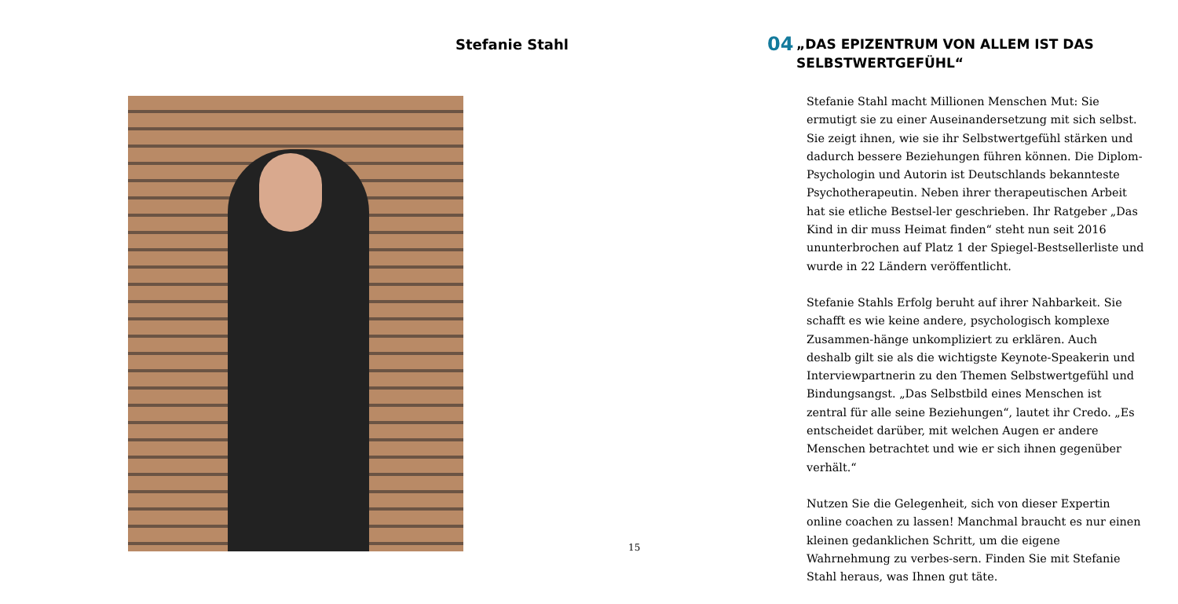Stefanie Stahl
15
04 „DAS EPIZENTRUM VON ALLEM IST DAS SELBSTWERTGEFÜHL“
Stefanie Stahl macht Millionen Menschen Mut: Sie ermutigt sie zu einer Auseinandersetzung mit sich selbst. Sie zeigt ihnen, wie sie ihr Selbstwertgefühl stärken und dadurch bessere Beziehungen führen können. Die Diplom-Psychologin und Autorin ist Deutschlands bekannteste Psychotherapeutin. Neben ihrer therapeutischen Arbeit hat sie etliche Bestsel-ler geschrieben. Ihr Ratgeber „Das Kind in dir muss Heimat finden“ steht nun seit 2016 ununterbrochen auf Platz 1 der Spiegel-Bestsellerliste und wurde in 22 Ländern veröffentlicht.
Stefanie Stahls Erfolg beruht auf ihrer Nahbarkeit. Sie schafft es wie keine andere, psychologisch komplexe Zusammen-hänge unkompliziert zu erklären. Auch deshalb gilt sie als die wichtigste Keynote-Speakerin und Interviewpartnerin zu den Themen Selbstwertgefühl und Bindungsangst. „Das Selbstbild eines Menschen ist zentral für alle seine Beziehungen“, lautet ihr Credo. „Es entscheidet darüber, mit welchen Augen er andere Menschen betrachtet und wie er sich ihnen gegenüber verhält.“
Nutzen Sie die Gelegenheit, sich von dieser Expertin online coachen zu lassen! Manchmal braucht es nur einen kleinen gedanklichen Schritt, um die eigene Wahrnehmung zu verbes-sern. Finden Sie mit Stefanie Stahl heraus, was Ihnen gut täte.